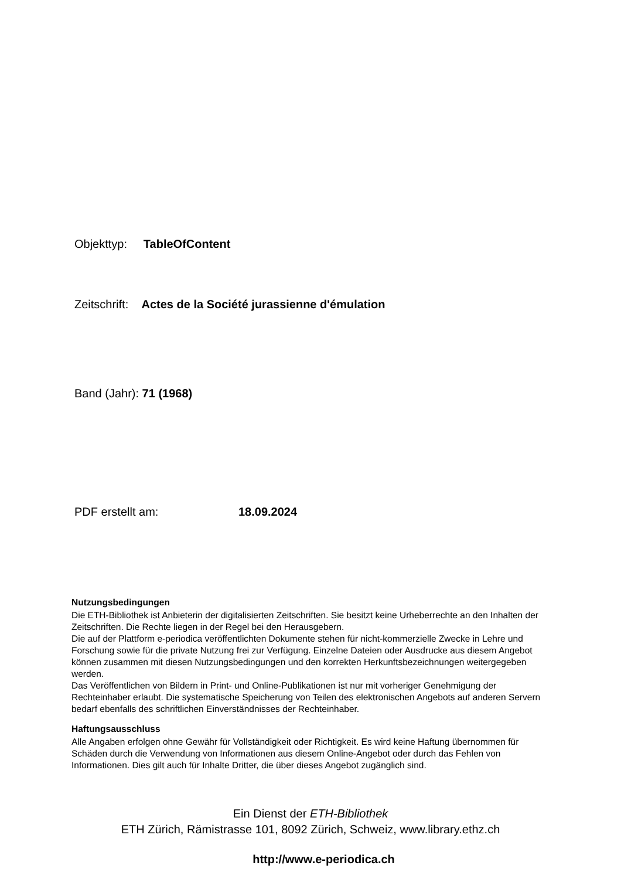Objekttyp: TableOfContent
Zeitschrift: Actes de la Société jurassienne d'émulation
Band (Jahr): 71 (1968)
PDF erstellt am: 18.09.2024
Nutzungsbedingungen
Die ETH-Bibliothek ist Anbieterin der digitalisierten Zeitschriften. Sie besitzt keine Urheberrechte an den Inhalten der Zeitschriften. Die Rechte liegen in der Regel bei den Herausgebern.
Die auf der Plattform e-periodica veröffentlichten Dokumente stehen für nicht-kommerzielle Zwecke in Lehre und Forschung sowie für die private Nutzung frei zur Verfügung. Einzelne Dateien oder Ausdrucke aus diesem Angebot können zusammen mit diesen Nutzungsbedingungen und den korrekten Herkunftsbezeichnungen weitergegeben werden.
Das Veröffentlichen von Bildern in Print- und Online-Publikationen ist nur mit vorheriger Genehmigung der Rechteinhaber erlaubt. Die systematische Speicherung von Teilen des elektronischen Angebots auf anderen Servern bedarf ebenfalls des schriftlichen Einverständnisses der Rechteinhaber.
Haftungsausschluss
Alle Angaben erfolgen ohne Gewähr für Vollständigkeit oder Richtigkeit. Es wird keine Haftung übernommen für Schäden durch die Verwendung von Informationen aus diesem Online-Angebot oder durch das Fehlen von Informationen. Dies gilt auch für Inhalte Dritter, die über dieses Angebot zugänglich sind.
Ein Dienst der ETH-Bibliothek
ETH Zürich, Rämistrasse 101, 8092 Zürich, Schweiz, www.library.ethz.ch
http://www.e-periodica.ch